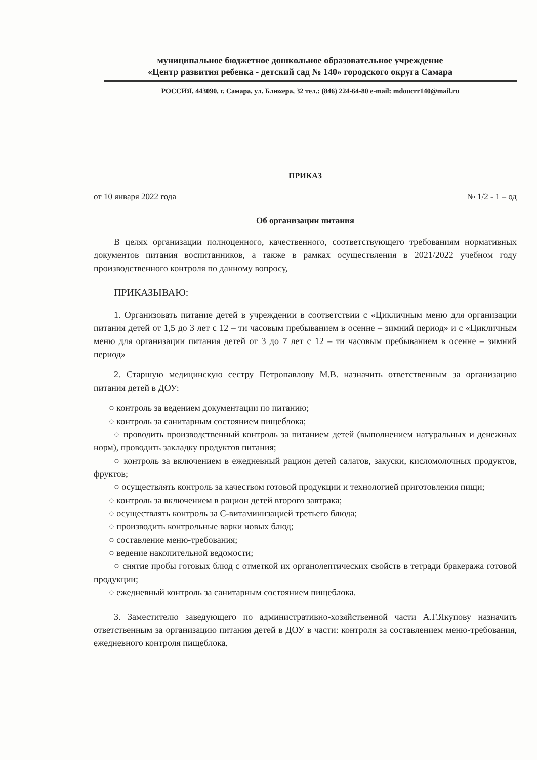муниципальное бюджетное дошкольное образовательное учреждение
«Центр развития ребенка - детский сад № 140» городского округа Самара
РОССИЯ, 443090, г. Самара, ул. Блюхера, 32 тел.: (846) 224-64-80 e-mail: mdoucrr140@mail.ru
ПРИКАЗ
от 10 января 2022 года № 1/2 - 1 – од
Об организации питания
В целях организации полноценного, качественного, соответствующего требованиям нормативных документов питания воспитанников, а также в рамках осуществления в 2021/2022 учебном году производственного контроля по данному вопросу,
ПРИКАЗЫВАЮ:
1. Организовать питание детей в учреждении в соответствии с «Цикличным меню для организации питания детей от 1,5 до 3 лет с 12 – ти часовым пребыванием в осенне – зимний период» и с «Цикличным меню для организации питания детей от 3 до 7 лет с 12 – ти часовым пребыванием в осенне – зимний период»
2. Старшую медицинскую сестру Петропавлову М.В. назначить ответственным за организацию питания детей в ДОУ:
○ контроль за ведением документации по питанию;
○ контроль за санитарным состоянием пищеблока;
○ проводить производственный контроль за питанием детей (выполнением натуральных и денежных норм), проводить закладку продуктов питания;
○ контроль за включением в ежедневный рацион детей салатов, закуски, кисломолочных продуктов, фруктов;
○ осуществлять контроль за качеством готовой продукции и технологией приготовления пищи;
○ контроль за включением в рацион детей второго завтрака;
○ осуществлять контроль за С-витаминизацией третьего блюда;
○ производить контрольные варки новых блюд;
○ составление меню-требования;
○ ведение накопительной ведомости;
○ снятие пробы готовых блюд с отметкой их органолептических свойств в тетради бракеража готовой продукции;
○ ежедневный контроль за санитарным состоянием пищеблока.
3. Заместителю заведующего по административно-хозяйственной части А.Г.Якупову назначить ответственным за организацию питания детей в ДОУ в части: контроля за составлением меню-требования, ежедневного контроля пищеблока.